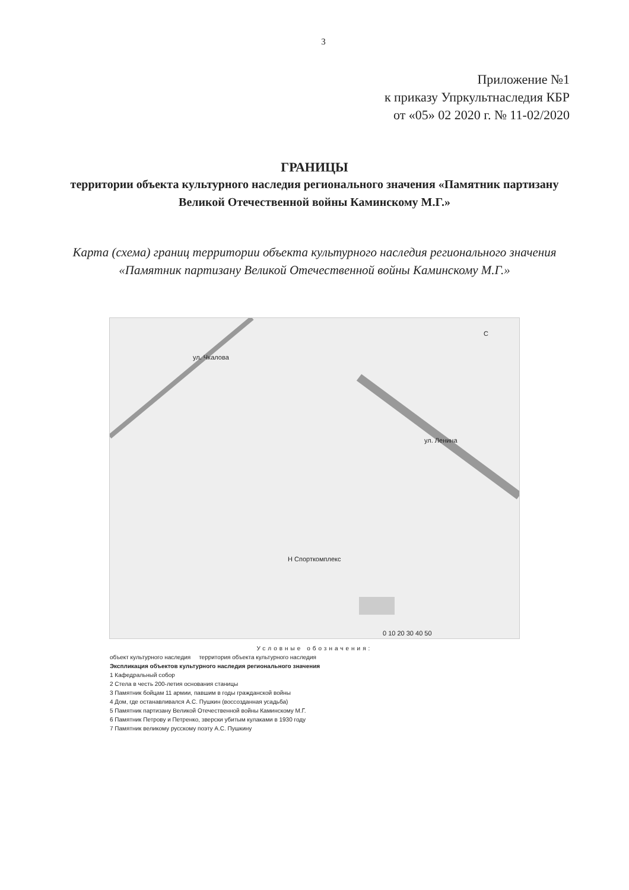3
Приложение №1
к приказу Упркультнаследия КБР
от «05» 02 2020 г. № 11-02/2020
ГРАНИЦЫ
территории объекта культурного наследия регионального значения «Памятник партизану Великой Отечественной войны Каминскому М.Г.»
Карта (схема) границ территории объекта культурного наследия регионального значения «Памятник партизану Великой Отечественной войны Каминскому М.Г.»
ул. Чкалова
ул. Ленина
С
Н Спорткомплекс
0 10 20 30 40 50
Условные обозначения:
объект культурного наследия территория объекта культурного наследия
Экспликация объектов культурного наследия регионального значения
1 Кафедральный собор
2 Стела в честь 200-летия основания станицы
3 Памятник бойцам 11 армии, павшим в годы гражданской войны
4 Дом, где останавливался А.С. Пушкин (воссозданная усадьба)
5 Памятник партизану Великой Отечественной войны Каминскому М.Г.
6 Памятник Петрову и Петренко, зверски убитым кулаками в 1930 году
7 Памятник великому русскому поэту А.С. Пушкину